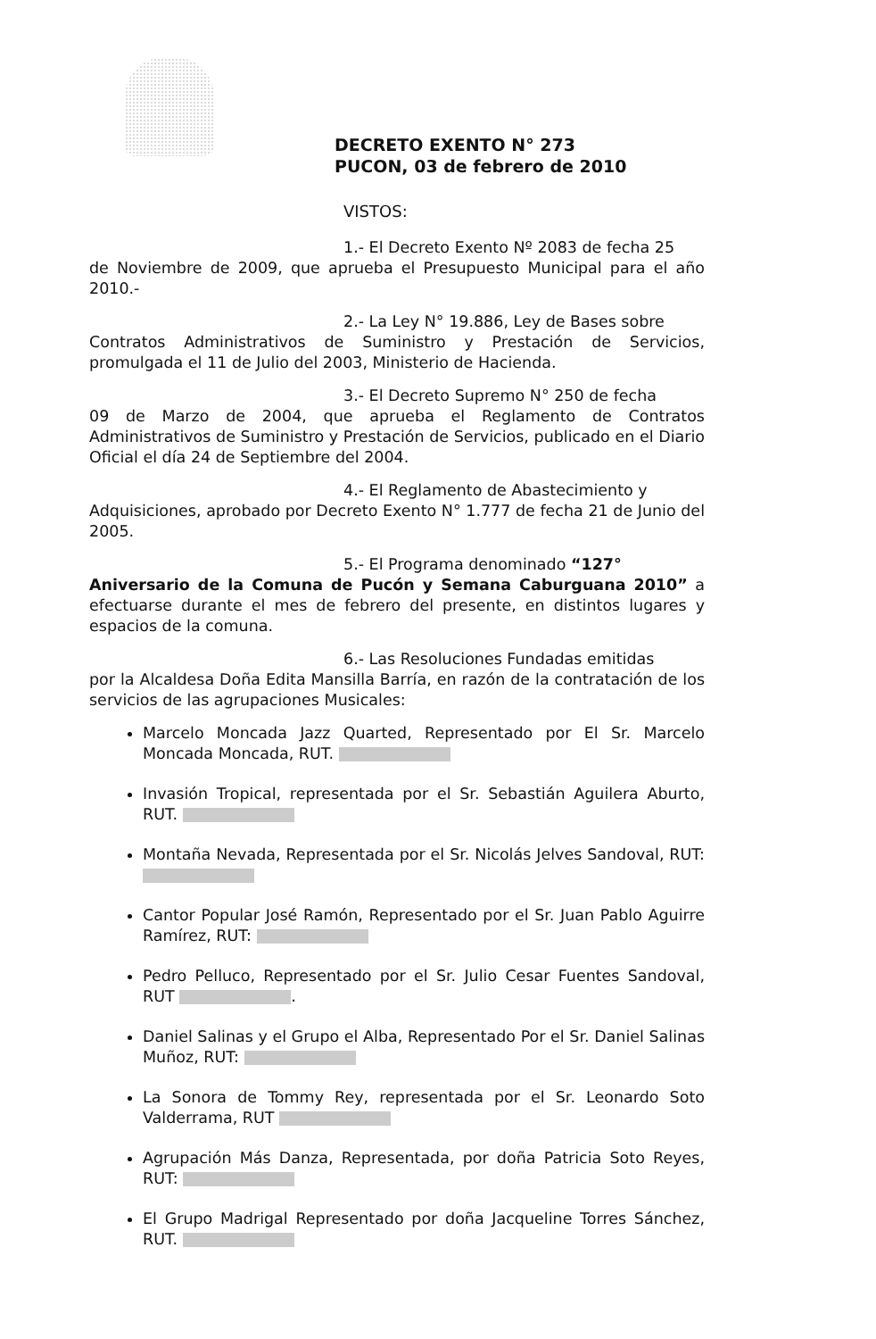DECRETO EXENTO N° 273
PUCON, 03 de febrero de 2010
VISTOS:
1.- El Decreto Exento Nº 2083 de fecha 25
de Noviembre de 2009, que aprueba el Presupuesto Municipal para el año 2010.-
2.- La Ley N° 19.886, Ley de Bases sobre
Contratos Administrativos de Suministro y Prestación de Servicios, promulgada el 11 de Julio del 2003, Ministerio de Hacienda.
3.- El Decreto Supremo N° 250 de fecha
09 de Marzo de 2004, que aprueba el Reglamento de Contratos Administrativos de Suministro y Prestación de Servicios, publicado en el Diario Oficial el día 24 de Septiembre del 2004.
4.- El Reglamento de Abastecimiento y
Adquisiciones, aprobado por Decreto Exento N° 1.777 de fecha 21 de Junio del 2005.
5.- El Programa denominado “127°
Aniversario de la Comuna de Pucón y Semana Caburguana 2010” a efectuarse durante el mes de febrero del presente, en distintos lugares y espacios de la comuna.
6.- Las Resoluciones Fundadas emitidas
por la Alcaldesa Doña Edita Mansilla Barría, en razón de la contratación de los servicios de las agrupaciones Musicales:
Marcelo Moncada Jazz Quarted, Representado por El Sr. Marcelo Moncada Moncada, RUT.
Invasión Tropical, representada por el Sr. Sebastián Aguilera Aburto, RUT.
Montaña Nevada, Representada por el Sr. Nicolás Jelves Sandoval, RUT:
Cantor Popular José Ramón, Representado por el Sr. Juan Pablo Aguirre Ramírez, RUT:
Pedro Pelluco, Representado por el Sr. Julio Cesar Fuentes Sandoval, RUT .
Daniel Salinas y el Grupo el Alba, Representado Por el Sr. Daniel Salinas Muñoz, RUT:
La Sonora de Tommy Rey, representada por el Sr. Leonardo Soto Valderrama, RUT
Agrupación Más Danza, Representada, por doña Patricia Soto Reyes, RUT:
El Grupo Madrigal Representado por doña Jacqueline Torres Sánchez, RUT.